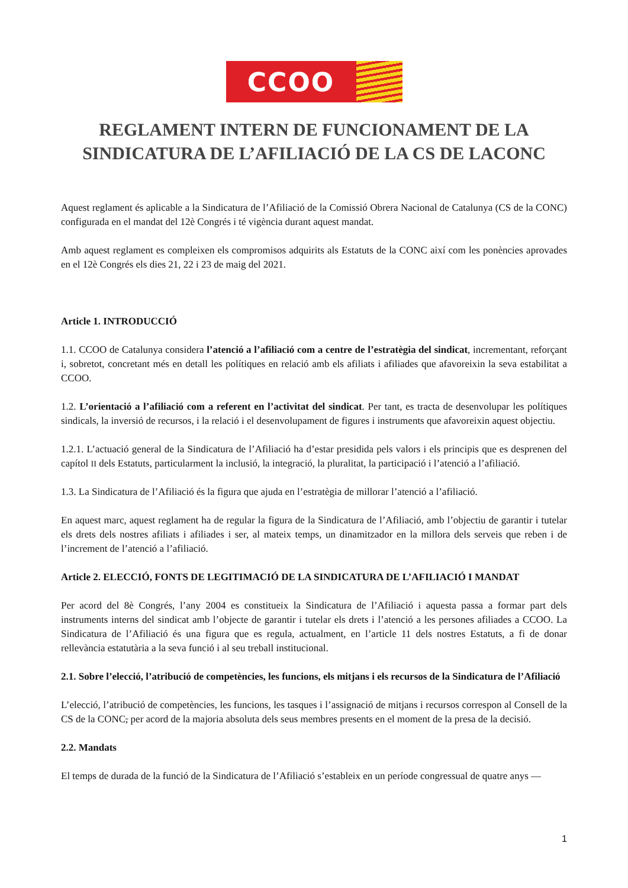CCOO
REGLAMENT INTERN DE FUNCIONAMENT DE LA SINDICATURA DE L’AFILIACIÓ DE LA CS DE LACONC
Aquest reglament és aplicable a la Sindicatura de l’Afiliació de la Comissió Obrera Nacional de Catalunya (CS de la CONC) configurada en el mandat del 12è Congrés i té vigència durant aquest mandat.
Amb aquest reglament es compleixen els compromisos adquirits als Estatuts de la CONC així com les ponències aprovades en el 12è Congrés els dies 21, 22 i 23 de maig del 2021.
Article 1. INTRODUCCIÓ
1.1. CCOO de Catalunya considera l’atenció a l’afiliació com a centre de l’estratègia del sindicat, incrementant, reforçant i, sobretot, concretant més en detall les polítiques en relació amb els afiliats i afiliades que afavoreixin la seva estabilitat a CCOO.
1.2. L’orientació a l’afiliació com a referent en l’activitat del sindicat. Per tant, es tracta de desenvolupar les polítiques sindicals, la inversió de recursos, i la relació i el desenvolupament de figures i instruments que afavoreixin aquest objectiu.
1.2.1. L’actuació general de la Sindicatura de l’Afiliació ha d’estar presidida pels valors i els principis que es desprenen del capítol II dels Estatuts, particularment la inclusió, la integració, la pluralitat, la participació i l’atenció a l’afiliació.
1.3. La Sindicatura de l’Afiliació és la figura que ajuda en l’estratègia de millorar l’atenció a l’afiliació.
En aquest marc, aquest reglament ha de regular la figura de la Sindicatura de l’Afiliació, amb l’objectiu de garantir i tutelar els drets dels nostres afiliats i afiliades i ser, al mateix temps, un dinamitzador en la millora dels serveis que reben i de l’increment de l’atenció a l’afiliació.
Article 2. ELECCIÓ, FONTS DE LEGITIMACIÓ DE LA SINDICATURA DE L’AFILIACIÓ I MANDAT
Per acord del 8è Congrés, l’any 2004 es constitueix la Sindicatura de l’Afiliació i aquesta passa a formar part dels instruments interns del sindicat amb l’objecte de garantir i tutelar els drets i l’atenció a les persones afiliades a CCOO. La Sindicatura de l’Afiliació és una figura que es regula, actualment, en l’article 11 dels nostres Estatuts, a fi de donar rellevància estatutària a la seva funció i al seu treball institucional.
2.1. Sobre l’elecció, l’atribució de competències, les funcions, els mitjans i els recursos de la Sindicatura de l’Afiliació
L’elecció, l’atribució de competències, les funcions, les tasques i l’assignació de mitjans i recursos correspon al Consell de la CS de la CONC, per acord de la majoria absoluta dels seus membres presents en el moment de la presa de la decisió.
2.2. Mandats
El temps de durada de la funció de la Sindicatura de l’Afiliació s’estableix en un període congressual de quatre anys —
1